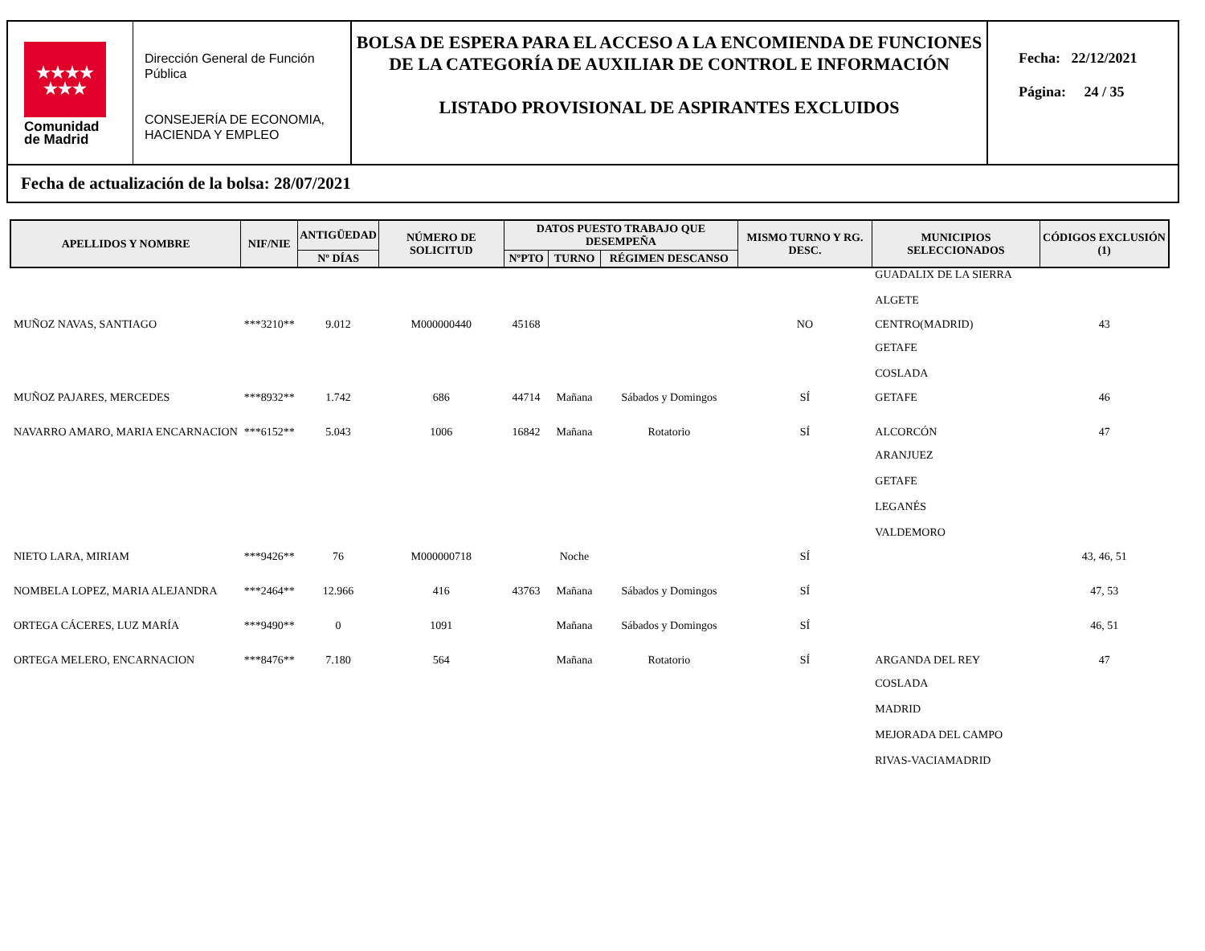★★★★
★★★
Comunidad
de Madrid
Dirección General de Función Pública
CONSEJERÍA DE ECONOMIA, HACIENDA Y EMPLEO
BOLSA DE ESPERA PARA EL ACCESO A LA ENCOMIENDA DE FUNCIONES DE LA CATEGORÍA DE AUXILIAR DE CONTROL E INFORMACIÓN
LISTADO PROVISIONAL DE ASPIRANTES EXCLUIDOS
Fecha: 22/12/2021
Página: 24 / 35
Fecha de actualización de la bolsa: 28/07/2021
| APELLIDOS Y NOMBRE | NIF/NIE | ANTIGÜEDAD | NÚMERO DE SOLICITUD | DATOS PUESTO TRABAJO QUE DESEMPEÑA | | | MISMO TURNO Y RG. DESC. | MUNICIPIOS SELECCIONADOS | CÓDIGOS EXCLUSIÓN (1) |
| --- | --- | --- | --- | --- | --- | --- | --- | --- | --- |
| | | Nº DÍAS | | NºPTO | TURNO | RÉGIMEN DESCANSO | | | |
| | | | | | | | | GUADALIX DE LA SIERRA ALGETE | |
| MUÑOZ NAVAS, SANTIAGO | ***3210** | 9.012 | M000000440 | 45168 | | | NO | CENTRO(MADRID) | 43 |
| | | | | | | | | GETAFE COSLADA | |
| MUÑOZ PAJARES, MERCEDES | ***8932** | 1.742 | 686 | 44714 | Mañana | Sábados y Domingos | SÍ | GETAFE | 46 |
| NAVARRO AMARO, MARIA ENCARNACION | ***6152** | 5.043 | 1006 | 16842 | Mañana | Rotatorio | SÍ | ALCORCÓN | 47 |
| | | | | | | | | ARANJUEZ GETAFE LEGANÉS VALDEMORO | |
| NIETO LARA, MIRIAM | ***9426** | 76 | M000000718 | | Noche | | SÍ | | 43, 46, 51 |
| NOMBELA LOPEZ, MARIA ALEJANDRA | ***2464** | 12.966 | 416 | 43763 | Mañana | Sábados y Domingos | SÍ | | 47, 53 |
| ORTEGA CÁCERES, LUZ MARÍA | ***9490** | 0 | 1091 | | Mañana | Sábados y Domingos | SÍ | | 46, 51 |
| ORTEGA MELERO, ENCARNACION | ***8476** | 7.180 | 564 | | Mañana | Rotatorio | SÍ | ARGANDA DEL REY | 47 |
| | | | | | | | | COSLADA MADRID MEJORADA DEL CAMPO RIVAS-VACIAMADRID | |